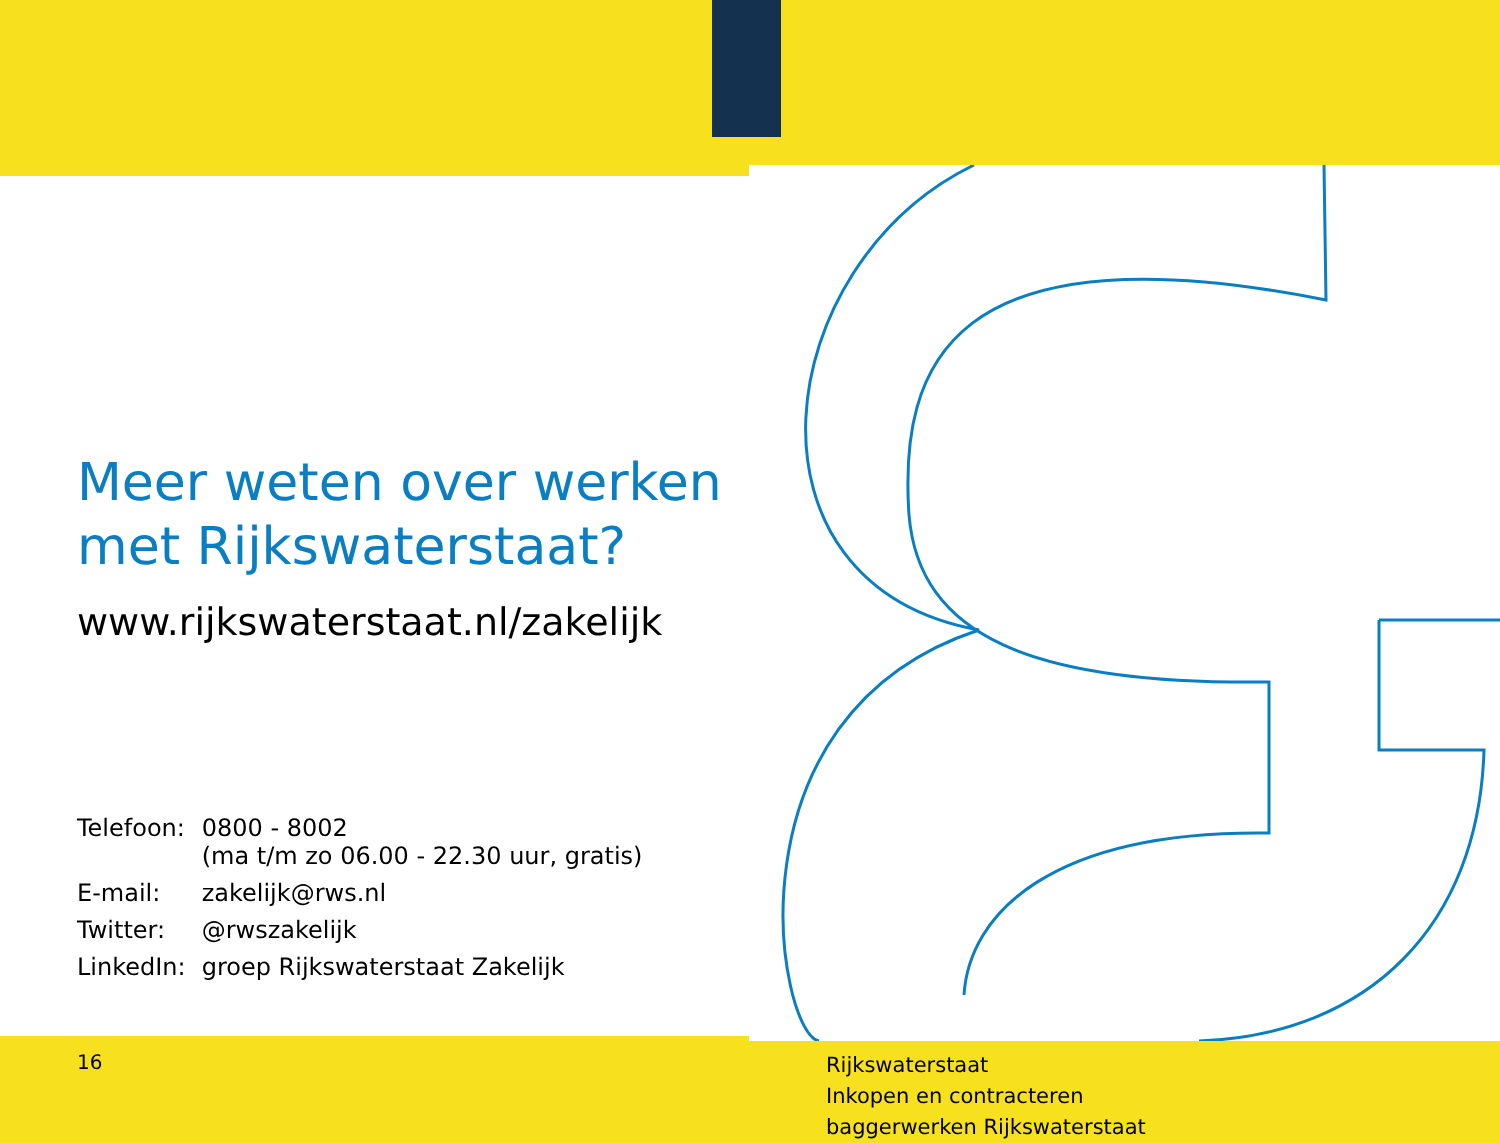Meer weten over werken
met Rijkswaterstaat?
www.rijkswaterstaat.nl/zakelijk
| Telefoon: | 0800 - 8002 (ma t/m zo 06.00 - 22.30 uur, gratis) |
| E-mail: | zakelijk@rws.nl |
| Twitter: | @rwszakelijk |
| LinkedIn: | groep Rijkswaterstaat Zakelijk |
16
Rijkswaterstaat
Inkopen en contracteren
baggerwerken Rijkswaterstaat